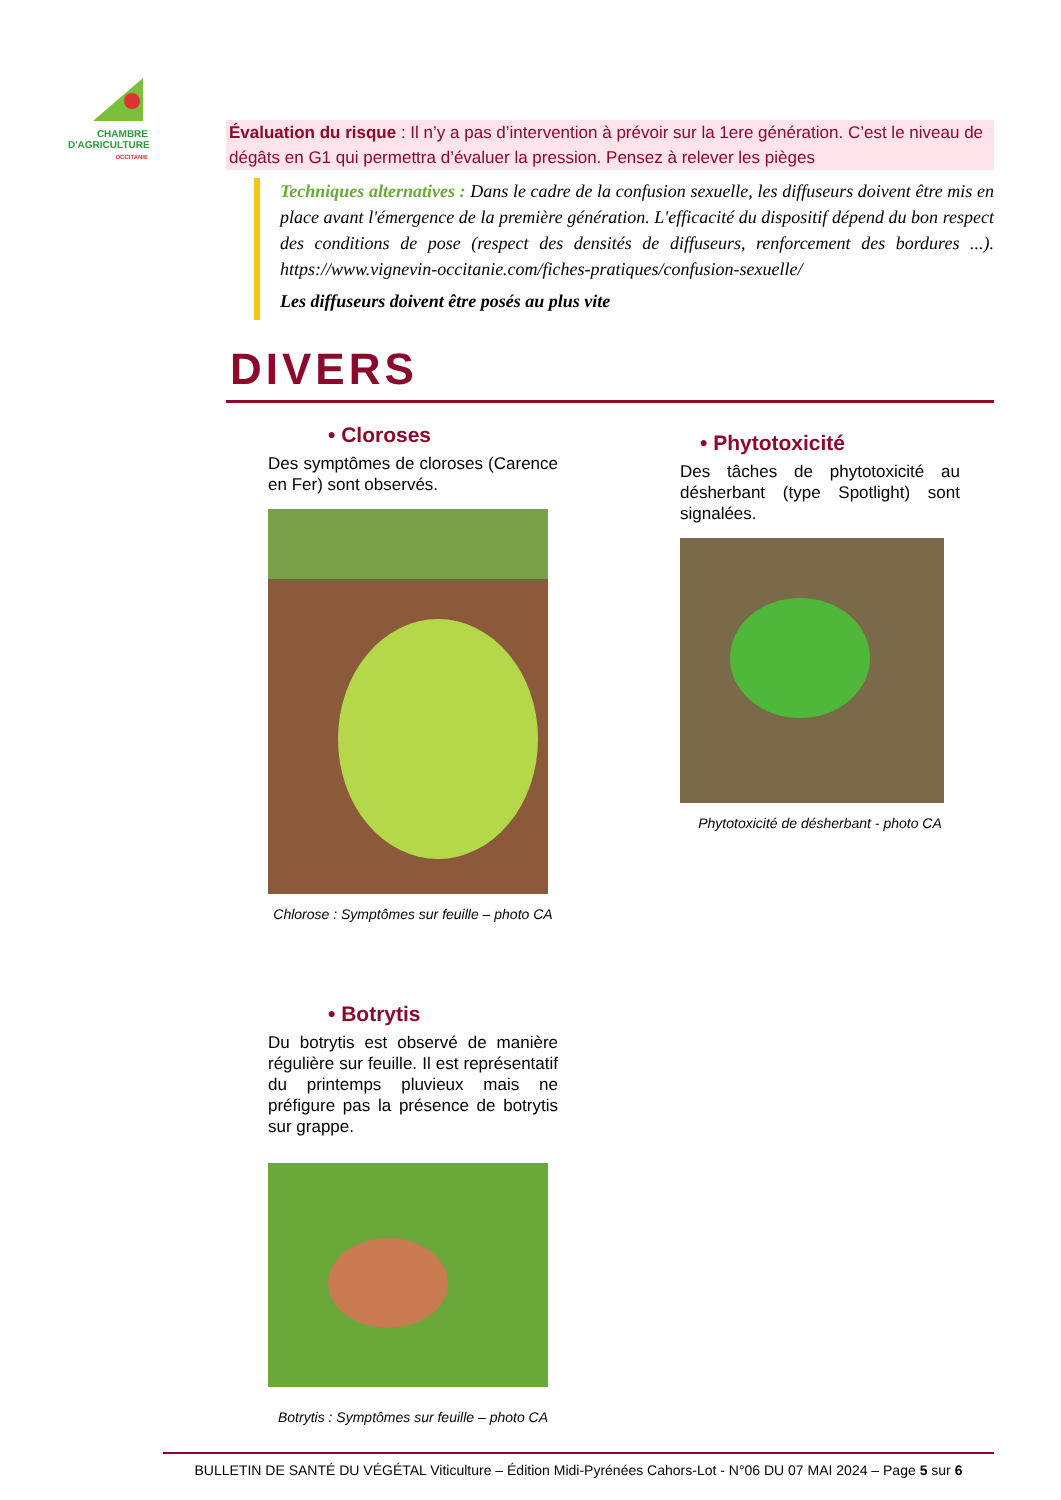CHAMBRE
D'AGRICULTURE
OCCITANIE
Évaluation du risque : Il n’y a pas d’intervention à prévoir sur la 1ere génération. C’est le niveau de dégâts en G1 qui permettra d’évaluer la pression. Pensez à relever les pièges
Techniques alternatives : Dans le cadre de la confusion sexuelle, les diffuseurs doivent être mis en place avant l'émergence de la première génération. L'efficacité du dispositif dépend du bon respect des conditions de pose (respect des densités de diffuseurs, renforcement des bordures ...). https://www.vignevin-occitanie.com/fiches-pratiques/confusion-sexuelle/
Les diffuseurs doivent être posés au plus vite
DIVERS
• Cloroses
Des symptômes de cloroses (Carence en Fer) sont observés.
Chlorose : Symptômes sur feuille – photo CA
• Botrytis
Du botrytis est observé de manière régulière sur feuille. Il est représentatif du printemps pluvieux mais ne préfigure pas la présence de botrytis sur grappe.
Botrytis : Symptômes sur feuille – photo CA
• Phytotoxicité
Des tâches de phytotoxicité au désherbant (type Spotlight) sont signalées.
Phytotoxicité de désherbant - photo CA
BULLETIN DE SANTÉ DU VÉGÉTAL Viticulture – Édition Midi-Pyrénées Cahors-Lot - N°06 DU 07 MAI 2024 – Page 5 sur 6